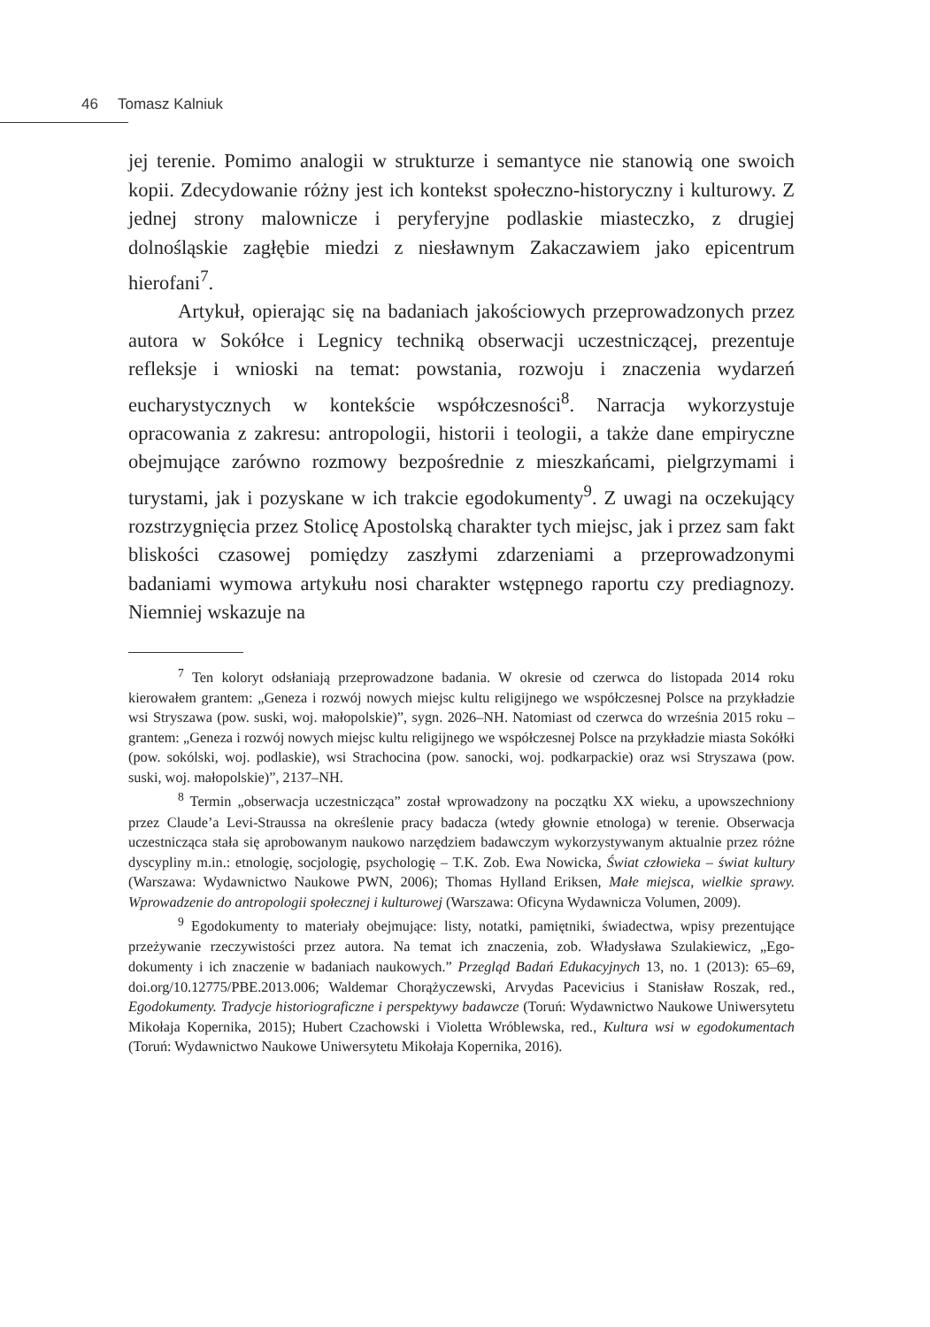46 Tomasz Kalniuk
jej terenie. Pomimo analogii w strukturze i semantyce nie stanowią one swoich kopii. Zdecydowanie różny jest ich kontekst społeczno-historyczny i kulturowy. Z jednej strony malownicze i peryferyjne podlaskie miasteczko, z drugiej dolnośląskie zagłębie miedzi z niesławnym Zakaczawiem jako epicentrum hierofani<sup>7</sup>.
Artykuł, opierając się na badaniach jakościowych przeprowadzonych przez autora w Sokółce i Legnicy techniką obserwacji uczestniczącej, prezentuje refleksje i wnioski na temat: powstania, rozwoju i znaczenia wydarzeń eucharystycznych w kontekście współczesności<sup>8</sup>. Narracja wykorzystuje opracowania z zakresu: antropologii, historii i teologii, a także dane empiryczne obejmujące zarówno rozmowy bezpośrednie z mieszkańcami, pielgrzymami i turystami, jak i pozyskane w ich trakcie egodokumenty<sup>9</sup>. Z uwagi na oczekujący rozstrzygnięcia przez Stolicę Apostolską charakter tych miejsc, jak i przez sam fakt bliskości czasowej pomiędzy zaszłymi zdarzeniami a przeprowadzonymi badaniami wymowa artykułu nosi charakter wstępnego raportu czy prediagnozy. Niemniej wskazuje na
<sup>7</sup> Ten koloryt odsłaniają przeprowadzone badania. W okresie od czerwca do listopada 2014 roku kierowałem grantem: „Geneza i rozwój nowych miejsc kultu religijnego we współczesnej Polsce na przykładzie wsi Stryszawa (pow. suski, woj. małopolskie)”, sygn. 2026–NH. Natomiast od czerwca do września 2015 roku – grantem: „Geneza i rozwój nowych miejsc kultu religijnego we współczesnej Polsce na przykładzie miasta Sokółki (pow. sokólski, woj. podlaskie), wsi Strachocina (pow. sanocki, woj. podkarpackie) oraz wsi Stryszawa (pow. suski, woj. małopolskie)”, 2137–NH.
<sup>8</sup> Termin „obserwacja uczestnicząca” został wprowadzony na początku XX wieku, a upowszechniony przez Claude’a Levi-Straussa na określenie pracy badacza (wtedy głownie etnologa) w terenie. Obserwacja uczestnicząca stała się aprobowanym naukowo narzędziem badawczym wykorzystywanym aktualnie przez różne dyscypliny m.in.: etnologię, socjologię, psychologię – T.K. Zob. Ewa Nowicka, Świat człowieka – świat kultury (Warszawa: Wydawnictwo Naukowe PWN, 2006); Thomas Hylland Eriksen, Małe miejsca, wielkie sprawy. Wprowadzenie do antropologii społecznej i kulturowej (Warszawa: Oficyna Wydawnicza Volumen, 2009).
<sup>9</sup> Egodokumenty to materiały obejmujące: listy, notatki, pamiętniki, świadectwa, wpisy prezentujące przeżywanie rzeczywistości przez autora. Na temat ich znaczenia, zob. Władysława Szulakiewicz, „Ego-dokumenty i ich znaczenie w badaniach naukowych.” Przegląd Badań Edukacyjnych 13, no. 1 (2013): 65–69, doi.org/10.12775/PBE.2013.006; Waldemar Chorążyczewski, Arvydas Pacevicius i Stanisław Roszak, red., Egodokumenty. Tradycje historiograficzne i perspektywy badawcze (Toruń: Wydawnictwo Naukowe Uniwersytetu Mikołaja Kopernika, 2015); Hubert Czachowski i Violetta Wróblewska, red., Kultura wsi w egodokumentach (Toruń: Wydawnictwo Naukowe Uniwersytetu Mikołaja Kopernika, 2016).